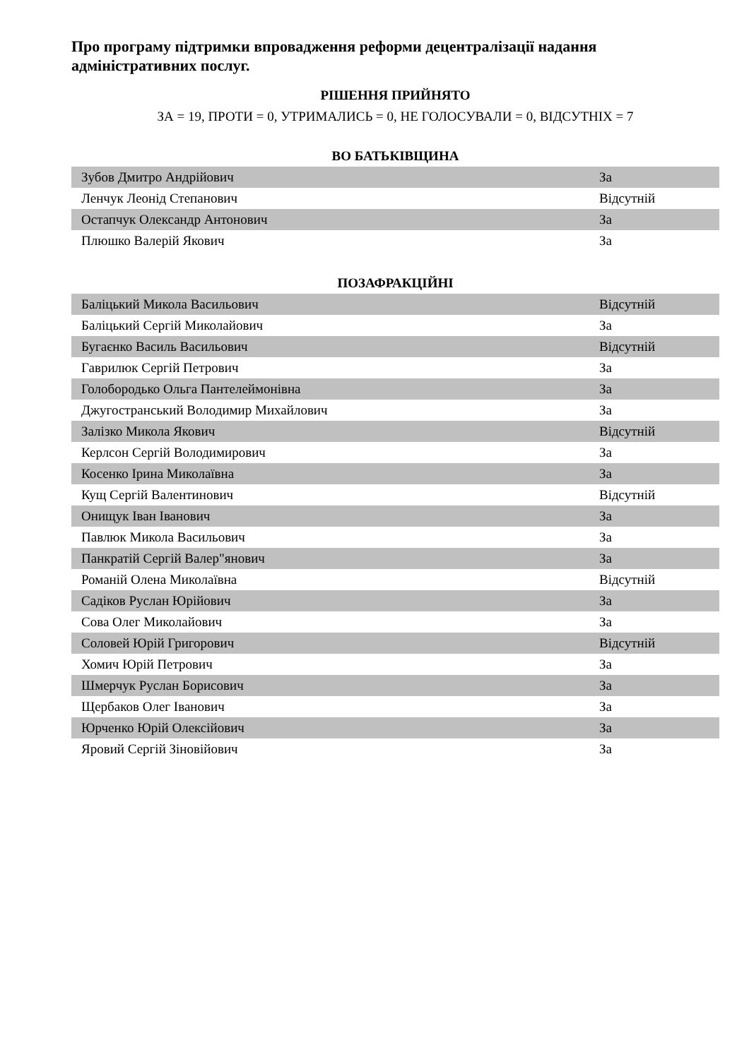Про програму підтримки впровадження реформи децентралізації надання адміністративних послуг.
РІШЕННЯ ПРИЙНЯТО
ЗА = 19, ПРОТИ = 0, УТРИМАЛИСЬ = 0, НЕ ГОЛОСУВАЛИ = 0, ВІДСУТНІХ = 7
ВО БАТЬКІВЩИНА
| Зубов Дмитро Андрійович | За |
| Ленчук Леонід Степанович | Відсутній |
| Остапчук Олександр Антонович | За |
| Плюшко Валерій Якович | За |
ПОЗАФРАКЦІЙНІ
| Баліцький Микола Васильович | Відсутній |
| Баліцький Сергій Миколайович | За |
| Бугаєнко Василь Васильович | Відсутній |
| Гаврилюк Сергій Петрович | За |
| Голобородько Ольга Пантелеймонівна | За |
| Джугостранський Володимир Михайлович | За |
| Залізко Микола Якович | Відсутній |
| Керлсон Сергій Володимирович | За |
| Косенко Ірина Миколаївна | За |
| Кущ Сергій Валентинович | Відсутній |
| Онищук Іван Іванович | За |
| Павлюк Микола Васильович | За |
| Панкратій Сергій Валер"янович | За |
| Романій Олена Миколаївна | Відсутній |
| Садіков Руслан Юрійович | За |
| Сова Олег Миколайович | За |
| Соловей Юрій Григорович | Відсутній |
| Хомич Юрій Петрович | За |
| Шмерчук Руслан Борисович | За |
| Щербаков Олег Іванович | За |
| Юрченко Юрій Олексійович | За |
| Яровий Сергій Зіновійович | За |